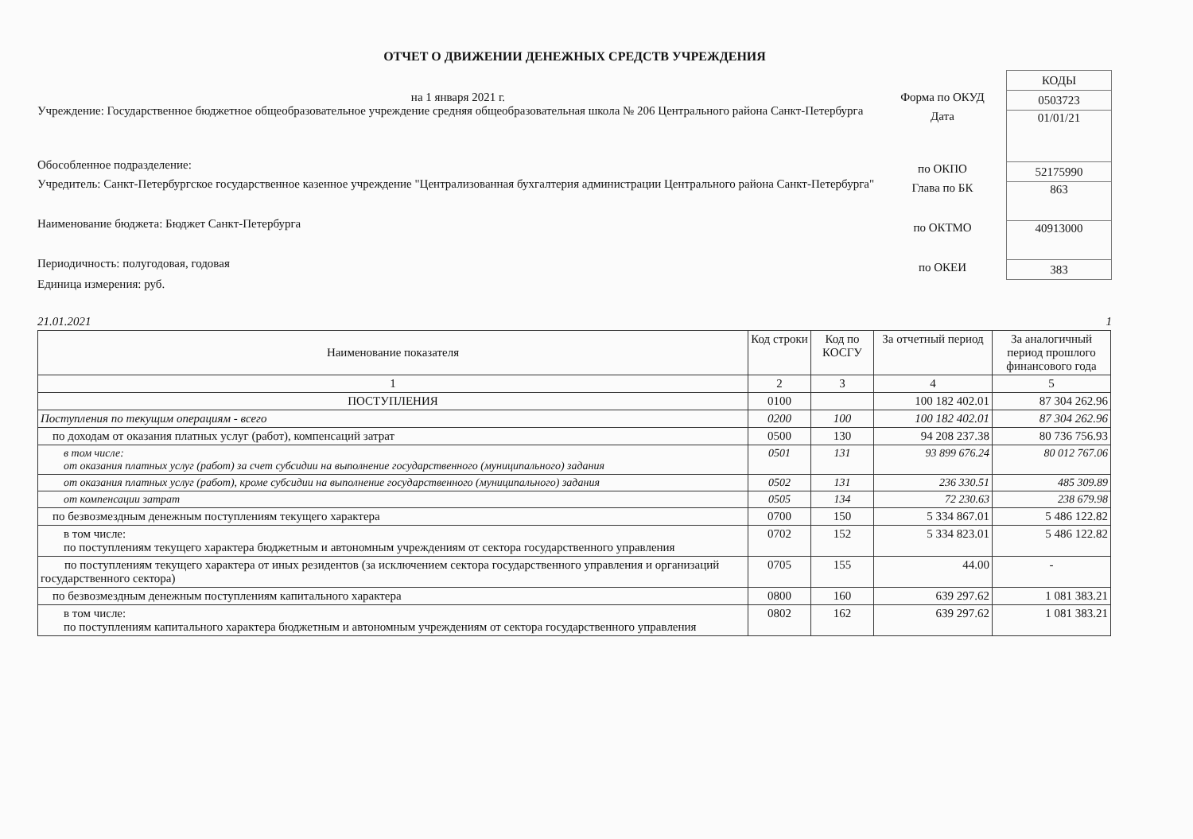ОТЧЕТ О ДВИЖЕНИИ ДЕНЕЖНЫХ СРЕДСТВ УЧРЕЖДЕНИЯ
на 1 января 2021 г.
Учреждение: Государственное бюджетное общеобразовательное учреждение средняя общеобразовательная школа № 206 Центрального района Санкт-Петербурга
Обособленное подразделение:
Учредитель: Санкт-Петербургское государственное казенное учреждение "Централизованная бухгалтерия администрации Центрального района Санкт-Петербурга"
Наименование бюджета: Бюджет Санкт-Петербурга
Периодичность: полугодовая, годовая
Единица измерения: руб.
Форма по ОКУД
Дата
по ОКПО
Глава по БК
по ОКТМО
по ОКЕИ
| КОДЫ |
| 0503723 |
| 01/01/21 |
| 52175990 |
| 863 |
| 40913000 |
| 383 |
21.01.2021 1
| Наименование показателя | Код строки | Код по КОСГУ | За отчетный период | За аналогичный период прошлого финансового года |
| --- | --- | --- | --- | --- |
| 1 | 2 | 3 | 4 | 5 |
| ПОСТУПЛЕНИЯ | 0100 | | 100 182 402.01 | 87 304 262.96 |
| Поступления по текущим операциям - всего | 0200 | 100 | 100 182 402.01 | 87 304 262.96 |
| по доходам от оказания платных услуг (работ), компенсаций затрат | 0500 | 130 | 94 208 237.38 | 80 736 756.93 |
| в том числе: от оказания платных услуг (работ) за счет субсидии на выполнение государственного (муниципального) задания | 0501 | 131 | 93 899 676.24 | 80 012 767.06 |
| от оказания платных услуг (работ), кроме субсидии на выполнение государственного (муниципального) задания | 0502 | 131 | 236 330.51 | 485 309.89 |
| от компенсации затрат | 0505 | 134 | 72 230.63 | 238 679.98 |
| по безвозмездным денежным поступлениям текущего характера | 0700 | 150 | 5 334 867.01 | 5 486 122.82 |
| в том числе: по поступлениям текущего характера бюджетным и автономным учреждениям от сектора государственного управления | 0702 | 152 | 5 334 823.01 | 5 486 122.82 |
| по поступлениям текущего характера от иных резидентов (за исключением сектора государственного управления и организаций государственного сектора) | 0705 | 155 | 44.00 | - |
| по безвозмездным денежным поступлениям капитального характера | 0800 | 160 | 639 297.62 | 1 081 383.21 |
| в том числе: по поступлениям капитального характера бюджетным и автономным учреждениям от сектора государственного управления | 0802 | 162 | 639 297.62 | 1 081 383.21 |